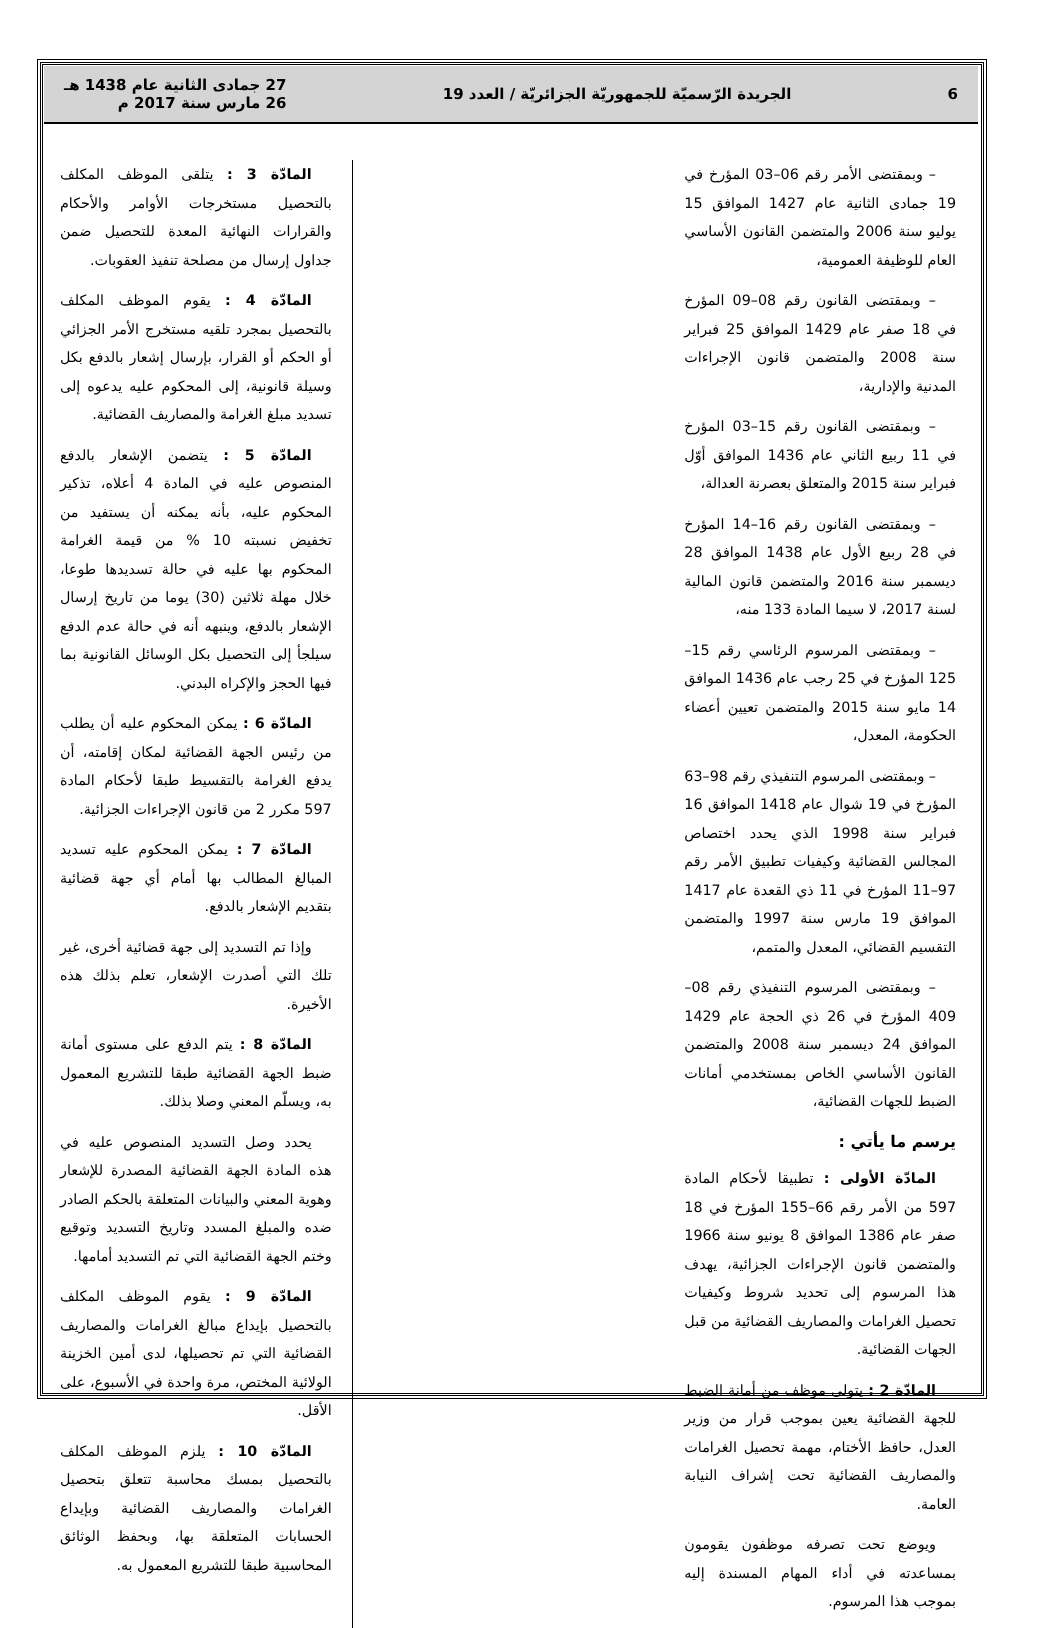6
الجريدة الرّسميّة للجمهوريّة الجزائريّة / العدد 19
27 جمادى الثانية عام 1438 هـ
26 مارس سنة 2017 م
– وبمقتضى الأمر رقم 06–03 المؤرخ في 19 جمادى الثانية عام 1427 الموافق 15 يوليو سنة 2006 والمتضمن القانون الأساسي العام للوظيفة العمومية،
– وبمقتضى القانون رقم 08–09 المؤرخ في 18 صفر عام 1429 الموافق 25 فبراير سنة 2008 والمتضمن قانون الإجراءات المدنية والإدارية،
– وبمقتضى القانون رقم 15–03 المؤرخ في 11 ربيع الثاني عام 1436 الموافق أوّل فبراير سنة 2015 والمتعلق بعصرنة العدالة،
– وبمقتضى القانون رقم 16–14 المؤرخ في 28 ربيع الأول عام 1438 الموافق 28 ديسمبر سنة 2016 والمتضمن قانون المالية لسنة 2017، لا سيما المادة 133 منه،
– وبمقتضى المرسوم الرئاسي رقم 15–125 المؤرخ في 25 رجب عام 1436 الموافق 14 مايو سنة 2015 والمتضمن تعيين أعضاء الحكومة، المعدل،
– وبمقتضى المرسوم التنفيذي رقم 98–63 المؤرخ في 19 شوال عام 1418 الموافق 16 فبراير سنة 1998 الذي يحدد اختصاص المجالس القضائية وكيفيات تطبيق الأمر رقم 97–11 المؤرخ في 11 ذي القعدة عام 1417 الموافق 19 مارس سنة 1997 والمتضمن التقسيم القضائي، المعدل والمتمم،
– وبمقتضى المرسوم التنفيذي رقم 08–409 المؤرخ في 26 ذي الحجة عام 1429 الموافق 24 ديسمبر سنة 2008 والمتضمن القانون الأساسي الخاص بمستخدمي أمانات الضبط للجهات القضائية،
يرسم ما يأتي :
المادّة الأولى : تطبيقا لأحكام المادة 597 من الأمر رقم 66–155 المؤرخ في 18 صفر عام 1386 الموافق 8 يونيو سنة 1966 والمتضمن قانون الإجراءات الجزائية، يهدف هذا المرسوم إلى تحديد شروط وكيفيات تحصيل الغرامات والمصاريف القضائية من قبل الجهات القضائية.
المادّة 2 : يتولى موظف من أمانة الضبط للجهة القضائية يعين بموجب قرار من وزير العدل، حافظ الأختام، مهمة تحصيل الغرامات والمصاريف القضائية تحت إشراف النيابة العامة.
ويوضع تحت تصرفه موظفون يقومون بمساعدته في أداء المهام المسندة إليه بموجب هذا المرسوم.
المادّة 3 : يتلقى الموظف المكلف بالتحصيل مستخرجات الأوامر والأحكام والقرارات النهائية المعدة للتحصيل ضمن جداول إرسال من مصلحة تنفيذ العقوبات.
المادّة 4 : يقوم الموظف المكلف بالتحصيل بمجرد تلقيه مستخرج الأمر الجزائي أو الحكم أو القرار، بإرسال إشعار بالدفع بكل وسيلة قانونية، إلى المحكوم عليه يدعوه إلى تسديد مبلغ الغرامة والمصاريف القضائية.
المادّة 5 : يتضمن الإشعار بالدفع المنصوص عليه في المادة 4 أعلاه، تذكير المحكوم عليه، بأنه يمكنه أن يستفيد من تخفيض نسبته 10 % من قيمة الغرامة المحكوم بها عليه في حالة تسديدها طوعا، خلال مهلة ثلاثين (30) يوما من تاريخ إرسال الإشعار بالدفع، وينبهه أنه في حالة عدم الدفع سيلجأ إلى التحصيل بكل الوسائل القانونية بما فيها الحجز والإكراه البدني.
المادّة 6 : يمكن المحكوم عليه أن يطلب من رئيس الجهة القضائية لمكان إقامته، أن يدفع الغرامة بالتقسيط طبقا لأحكام المادة 597 مكرر 2 من قانون الإجراءات الجزائية.
المادّة 7 : يمكن المحكوم عليه تسديد المبالغ المطالب بها أمام أي جهة قضائية بتقديم الإشعار بالدفع.
وإذا تم التسديد إلى جهة قضائية أخرى، غير تلك التي أصدرت الإشعار، تعلم بذلك هذه الأخيرة.
المادّة 8 : يتم الدفع على مستوى أمانة ضبط الجهة القضائية طبقا للتشريع المعمول به، ويسلّم المعني وصلا بذلك.
يحدد وصل التسديد المنصوص عليه في هذه المادة الجهة القضائية المصدرة للإشعار وهوية المعني والبيانات المتعلقة بالحكم الصادر ضده والمبلغ المسدد وتاريخ التسديد وتوقيع وختم الجهة القضائية التي تم التسديد أمامها.
المادّة 9 : يقوم الموظف المكلف بالتحصيل بإيداع مبالغ الغرامات والمصاريف القضائية التي تم تحصيلها، لدى أمين الخزينة الولائية المختص، مرة واحدة في الأسبوع، على الأقل.
المادّة 10 : يلزم الموظف المكلف بالتحصيل بمسك محاسبة تتعلق بتحصيل الغرامات والمصاريف القضائية وبإيداع الحسابات المتعلقة بها، وبحفظ الوثائق المحاسبية طبقا للتشريع المعمول به.